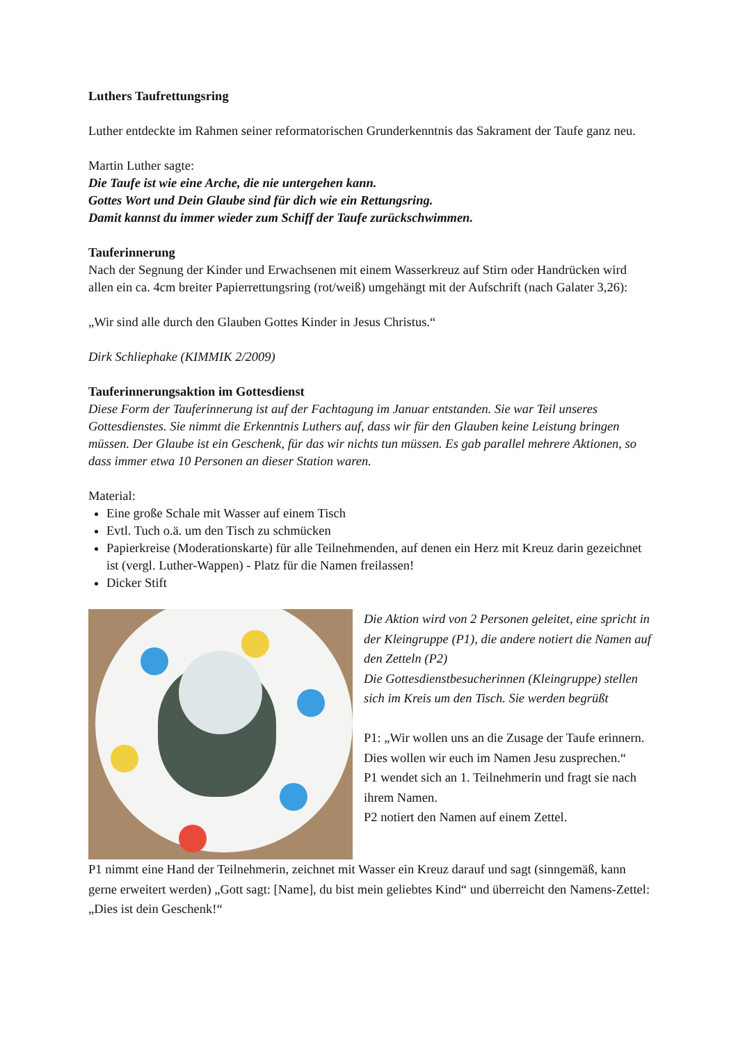Luthers Taufrettungsring
Luther entdeckte im Rahmen seiner reformatorischen Grunderkenntnis das Sakrament der Taufe ganz neu.
Martin Luther sagte:
Die Taufe ist wie eine Arche, die nie untergehen kann.
Gottes Wort und Dein Glaube sind für dich wie ein Rettungsring.
Damit kannst du immer wieder zum Schiff der Taufe zurückschwimmen.
Tauferinnerung
Nach der Segnung der Kinder und Erwachsenen mit einem Wasserkreuz auf Stirn oder Handrücken wird allen ein ca. 4cm breiter Papierrettungsring (rot/weiß) umgehängt mit der Aufschrift (nach Galater 3,26):
„Wir sind alle durch den Glauben Gottes Kinder in Jesus Christus.“
Dirk Schliephake (KIMMIK 2/2009)
Tauferinnerungsaktion im Gottesdienst
Diese Form der Tauferinnerung ist auf der Fachtagung im Januar entstanden. Sie war Teil unseres Gottesdienstes. Sie nimmt die Erkenntnis Luthers auf, dass wir für den Glauben keine Leistung bringen müssen. Der Glaube ist ein Geschenk, für das wir nichts tun müssen. Es gab parallel mehrere Aktionen, so dass immer etwa 10 Personen an dieser Station waren.
Material:
Eine große Schale mit Wasser auf einem Tisch
Evtl. Tuch o.ä. um den Tisch zu schmücken
Papierkreise (Moderationskarte) für alle Teilnehmenden, auf denen ein Herz mit Kreuz darin gezeichnet ist (vergl. Luther-Wappen) - Platz für die Namen freilassen!
Dicker Stift
Die Aktion wird von 2 Personen geleitet, eine spricht in der Kleingruppe (P1), die andere notiert die Namen auf den Zetteln (P2)
Die Gottesdienstbesucherinnen (Kleingruppe) stellen sich im Kreis um den Tisch. Sie werden begrüßt
P1: „Wir wollen uns an die Zusage der Taufe erinnern. Dies wollen wir euch im Namen Jesu zusprechen.“
P1 wendet sich an 1. Teilnehmerin und fragt sie nach ihrem Namen.
P2 notiert den Namen auf einem Zettel.
P1 nimmt eine Hand der Teilnehmerin, zeichnet mit Wasser ein Kreuz darauf und sagt (sinngemäß, kann gerne erweitert werden) „Gott sagt: [Name], du bist mein geliebtes Kind“ und überreicht den Namens-Zettel: „Dies ist dein Geschenk!“